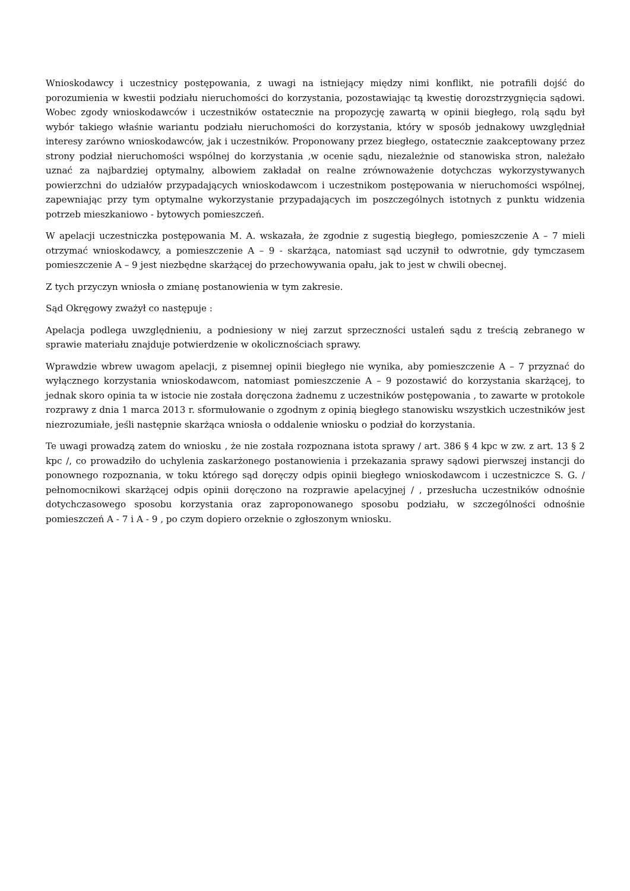Wnioskodawcy i uczestnicy postępowania, z uwagi na istniejący między nimi konflikt, nie potrafili dojść do porozumienia w kwestii podziału nieruchomości do korzystania, pozostawiając tą kwestię dorozstrzygnięcia sądowi. Wobec zgody wnioskodawców i uczestników ostatecznie na propozycję zawartą w opinii biegłego, rolą sądu był wybór takiego właśnie wariantu podziału nieruchomości do korzystania, który w sposób jednakowy uwzględniał interesy zarówno wnioskodawców, jak i uczestników. Proponowany przez biegłego, ostatecznie zaakceptowany przez strony podział nieruchomości wspólnej do korzystania ,w ocenie sądu, niezależnie od stanowiska stron, należało uznać za najbardziej optymalny, albowiem zakładał on realne zrównoważenie dotychczas wykorzystywanych powierzchni do udziałów przypadających wnioskodawcom i uczestnikom postępowania w nieruchomości wspólnej, zapewniając przy tym optymalne wykorzystanie przypadających im poszczególnych istotnych z punktu widzenia potrzeb mieszkaniowo - bytowych pomieszczeń.
W apelacji uczestniczka postępowania M. A. wskazała, że zgodnie z sugestią biegłego, pomieszczenie A – 7 mieli otrzymać wnioskodawcy, a pomieszczenie A – 9 - skarżąca, natomiast sąd uczynił to odwrotnie, gdy tymczasem pomieszczenie A – 9 jest niezbędne skarżącej do przechowywania opału, jak to jest w chwili obecnej.
Z tych przyczyn wniosła o zmianę postanowienia w tym zakresie.
Sąd Okręgowy zważył co następuje :
Apelacja podlega uwzględnieniu, a podniesiony w niej zarzut sprzeczności ustaleń sądu z treścią zebranego w sprawie materiału znajduje potwierdzenie w okolicznościach sprawy.
Wprawdzie wbrew uwagom apelacji, z pisemnej opinii biegłego nie wynika, aby pomieszczenie A – 7 przyznać do wyłącznego korzystania wnioskodawcom, natomiast pomieszczenie A – 9 pozostawić do korzystania skarżącej, to jednak skoro opinia ta w istocie nie została doręczona żadnemu z uczestników postępowania , to zawarte w protokole rozprawy z dnia 1 marca 2013 r. sformułowanie o zgodnym z opinią biegłego stanowisku wszystkich uczestników jest niezrozumiałe, jeśli następnie skarżąca wniosła o oddalenie wniosku o podział do korzystania.
Te uwagi prowadzą zatem do wniosku , że nie została rozpoznana istota sprawy / art. 386 § 4 kpc w zw. z art. 13 § 2 kpc /, co prowadziło do uchylenia zaskarżonego postanowienia i przekazania sprawy sądowi pierwszej instancji do ponownego rozpoznania, w toku którego sąd doręczy odpis opinii biegłego wnioskodawcom i uczestniczce S. G. / pełnomocnikowi skarżącej odpis opinii doręczono na rozprawie apelacyjnej / , przesłucha uczestników odnośnie dotychczasowego sposobu korzystania oraz zaproponowanego sposobu podziału, w szczególności odnośnie pomieszczeń A - 7 i A - 9 , po czym dopiero orzeknie o zgłoszonym wniosku.